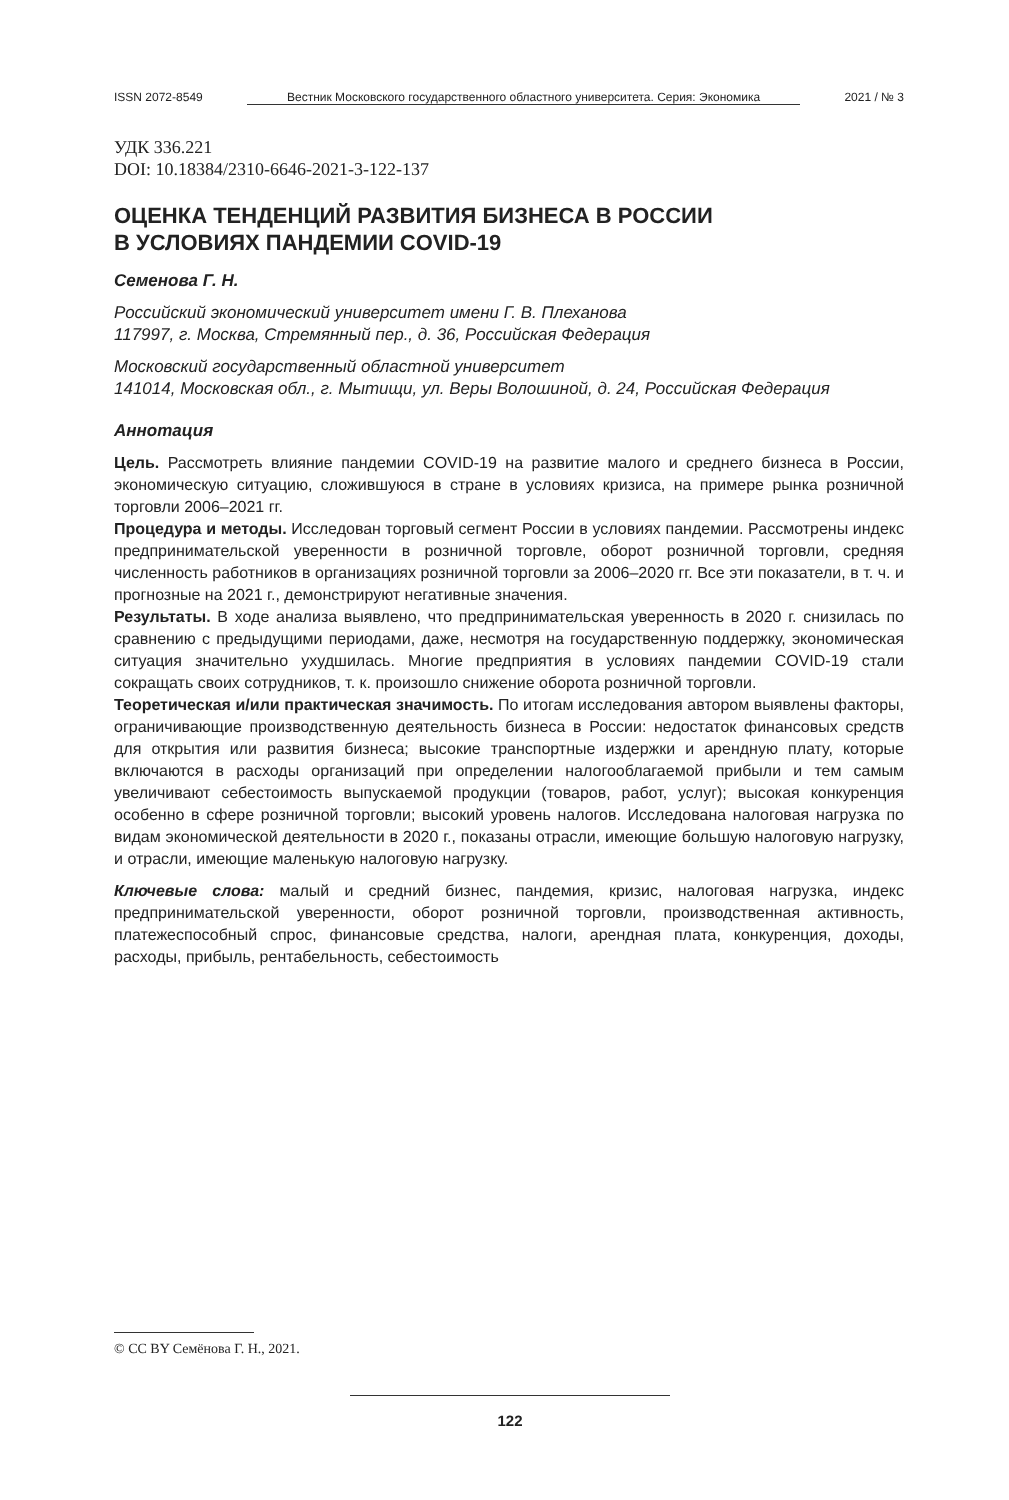ISSN 2072-8549 Вестник Московского государственного областного университета. Серия: Экономика 2021 / № 3
УДК 336.221
DOI: 10.18384/2310-6646-2021-3-122-137
ОЦЕНКА ТЕНДЕНЦИЙ РАЗВИТИЯ БИЗНЕСА В РОССИИ
В УСЛОВИЯХ ПАНДЕМИИ COVID-19
Семенова Г. Н.
Российский экономический университет имени Г. В. Плеханова
117997, г. Москва, Стремянный пер., д. 36, Российская Федерация
Московский государственный областной университет
141014, Московская обл., г. Мытищи, ул. Веры Волошиной, д. 24, Российская Федерация
Аннотация
Цель. Рассмотреть влияние пандемии COVID-19 на развитие малого и среднего бизнеса в России, экономическую ситуацию, сложившуюся в стране в условиях кризиса, на примере рынка розничной торговли 2006–2021 гг.
Процедура и методы. Исследован торговый сегмент России в условиях пандемии. Рассмотрены индекс предпринимательской уверенности в розничной торговле, оборот розничной торговли, средняя численность работников в организациях розничной торговли за 2006–2020 гг. Все эти показатели, в т. ч. и прогнозные на 2021 г., демонстрируют негативные значения.
Результаты. В ходе анализа выявлено, что предпринимательская уверенность в 2020 г. снизилась по сравнению с предыдущими периодами, даже, несмотря на государственную поддержку, экономическая ситуация значительно ухудшилась. Многие предприятия в условиях пандемии COVID-19 стали сокращать своих сотрудников, т. к. произошло снижение оборота розничной торговли.
Теоретическая и/или практическая значимость. По итогам исследования автором выявлены факторы, ограничивающие производственную деятельность бизнеса в России: недостаток финансовых средств для открытия или развития бизнеса; высокие транспортные издержки и арендную плату, которые включаются в расходы организаций при определении налогооблагаемой прибыли и тем самым увеличивают себестоимость выпускаемой продукции (товаров, работ, услуг); высокая конкуренция особенно в сфере розничной торговли; высокий уровень налогов. Исследована налоговая нагрузка по видам экономической деятельности в 2020 г., показаны отрасли, имеющие большую налоговую нагрузку, и отрасли, имеющие маленькую налоговую нагрузку.
Ключевые слова: малый и средний бизнес, пандемия, кризис, налоговая нагрузка, индекс предпринимательской уверенности, оборот розничной торговли, производственная активность, платежеспособный спрос, финансовые средства, налоги, арендная плата, конкуренция, доходы, расходы, прибыль, рентабельность, себестоимость
© CC BY Семёнова Г. Н., 2021.
122